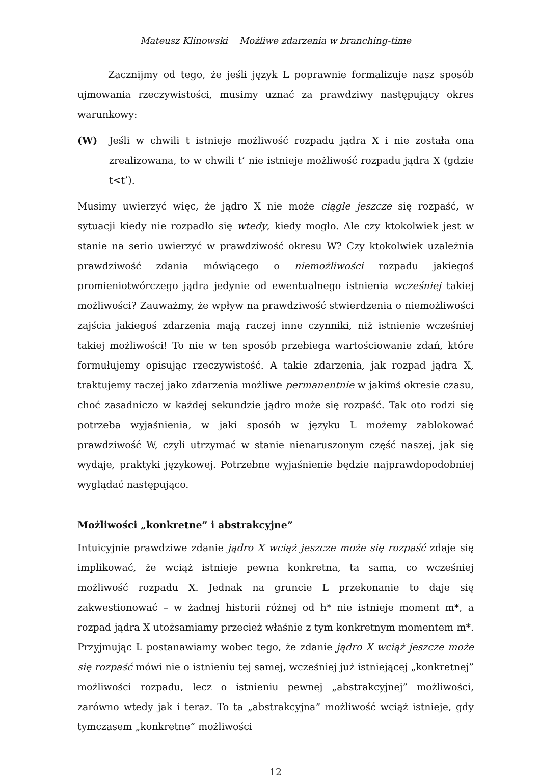Mateusz Klinowski Możliwe zdarzenia w branching-time
Zacznijmy od tego, że jeśli język L poprawnie formalizuje nasz sposób ujmowania rzeczywistości, musimy uznać za prawdziwy następujący okres warunkowy:
(W) Jeśli w chwili t istnieje możliwość rozpadu jądra X i nie została ona zrealizowana, to w chwili t’ nie istnieje możliwość rozpadu jądra X (gdzie t<t’).
Musimy uwierzyć więc, że jądro X nie może ciągle jeszcze się rozpaść, w sytuacji kiedy nie rozpadło się wtedy, kiedy mogło. Ale czy ktokolwiek jest w stanie na serio uwierzyć w prawdziwość okresu W? Czy ktokolwiek uzależnia prawdziwość zdania mówiącego o niemożliwości rozpadu jakiegoś promieniotwórczego jądra jedynie od ewentualnego istnienia wcześniej takiej możliwości? Zauważmy, że wpływ na prawdziwość stwierdzenia o niemożliwości zajścia jakiegoś zdarzenia mają raczej inne czynniki, niż istnienie wcześniej takiej możliwości! To nie w ten sposób przebiega wartościowanie zdań, które formułujemy opisując rzeczywistość. A takie zdarzenia, jak rozpad jądra X, traktujemy raczej jako zdarzenia możliwe permanentnie w jakimś okresie czasu, choć zasadniczo w każdej sekundzie jądro może się rozpaść. Tak oto rodzi się potrzeba wyjaśnienia, w jaki sposób w języku L możemy zablokować prawdziwość W, czyli utrzymać w stanie nienaruszonym część naszej, jak się wydaje, praktyki językowej. Potrzebne wyjaśnienie będzie najprawdopodobniej wyglądać następująco.
Możliwości „konkretne” i abstrakcyjne”
Intuicyjnie prawdziwe zdanie jądro X wciąż jeszcze może się rozpaść zdaje się implikować, że wciąż istnieje pewna konkretna, ta sama, co wcześniej możliwość rozpadu X. Jednak na gruncie L przekonanie to daje się zakwestionować – w żadnej historii różnej od h* nie istnieje moment m*, a rozpad jądra X utożsamiamy przecież właśnie z tym konkretnym momentem m*. Przyjmując L postanawiamy wobec tego, że zdanie jądro X wciąż jeszcze może się rozpaść mówi nie o istnieniu tej samej, wcześniej już istniejącej „konkretnej” możliwości rozpadu, lecz o istnieniu pewnej „abstrakcyjnej” możliwości, zarówno wtedy jak i teraz. To ta „abstrakcyjna” możliwość wciąż istnieje, gdy tymczasem „konkretne” możliwości
12